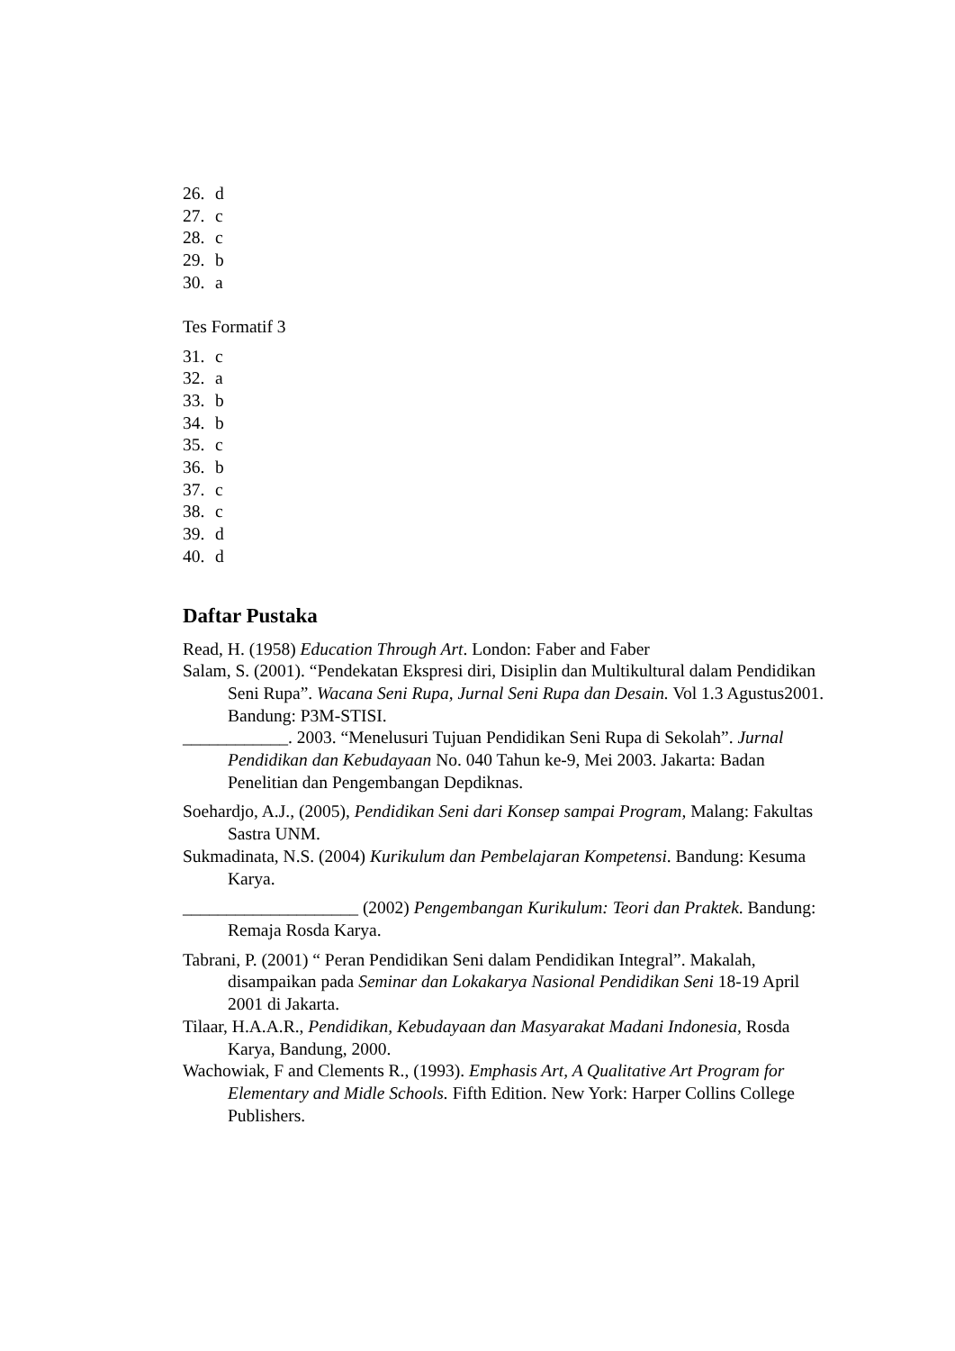26. d
27. c
28. c
29. b
30. a
Tes Formatif 3
31. c
32. a
33. b
34. b
35. c
36. b
37. c
38. c
39. d
40. d
Daftar Pustaka
Read, H. (1958) Education Through Art. London: Faber and Faber
Salam, S. (2001). “Pendekatan Ekspresi diri, Disiplin dan Multikultural dalam Pendidikan Seni Rupa”. Wacana Seni Rupa, Jurnal Seni Rupa dan Desain. Vol 1.3 Agustus2001. Bandung: P3M-STISI.
____________. 2003. “Menelusuri Tujuan Pendidikan Seni Rupa di Sekolah”. Jurnal Pendidikan dan Kebudayaan No. 040 Tahun ke-9, Mei 2003. Jakarta: Badan Penelitian dan Pengembangan Depdiknas.
Soehardjo, A.J., (2005), Pendidikan Seni dari Konsep sampai Program, Malang: Fakultas Sastra UNM.
Sukmadinata, N.S. (2004) Kurikulum dan Pembelajaran Kompetensi. Bandung: Kesuma Karya.
____________________ (2002) Pengembangan Kurikulum: Teori dan Praktek. Bandung: Remaja Rosda Karya.
Tabrani, P. (2001) “ Peran Pendidikan Seni dalam Pendidikan Integral”. Makalah, disampaikan pada Seminar dan Lokakarya Nasional Pendidikan Seni 18-19 April 2001 di Jakarta.
Tilaar, H.A.A.R., Pendidikan, Kebudayaan dan Masyarakat Madani Indonesia, Rosda Karya, Bandung, 2000.
Wachowiak, F and Clements R., (1993). Emphasis Art, A Qualitative Art Program for Elementary and Midle Schools. Fifth Edition. New York: Harper Collins College Publishers.